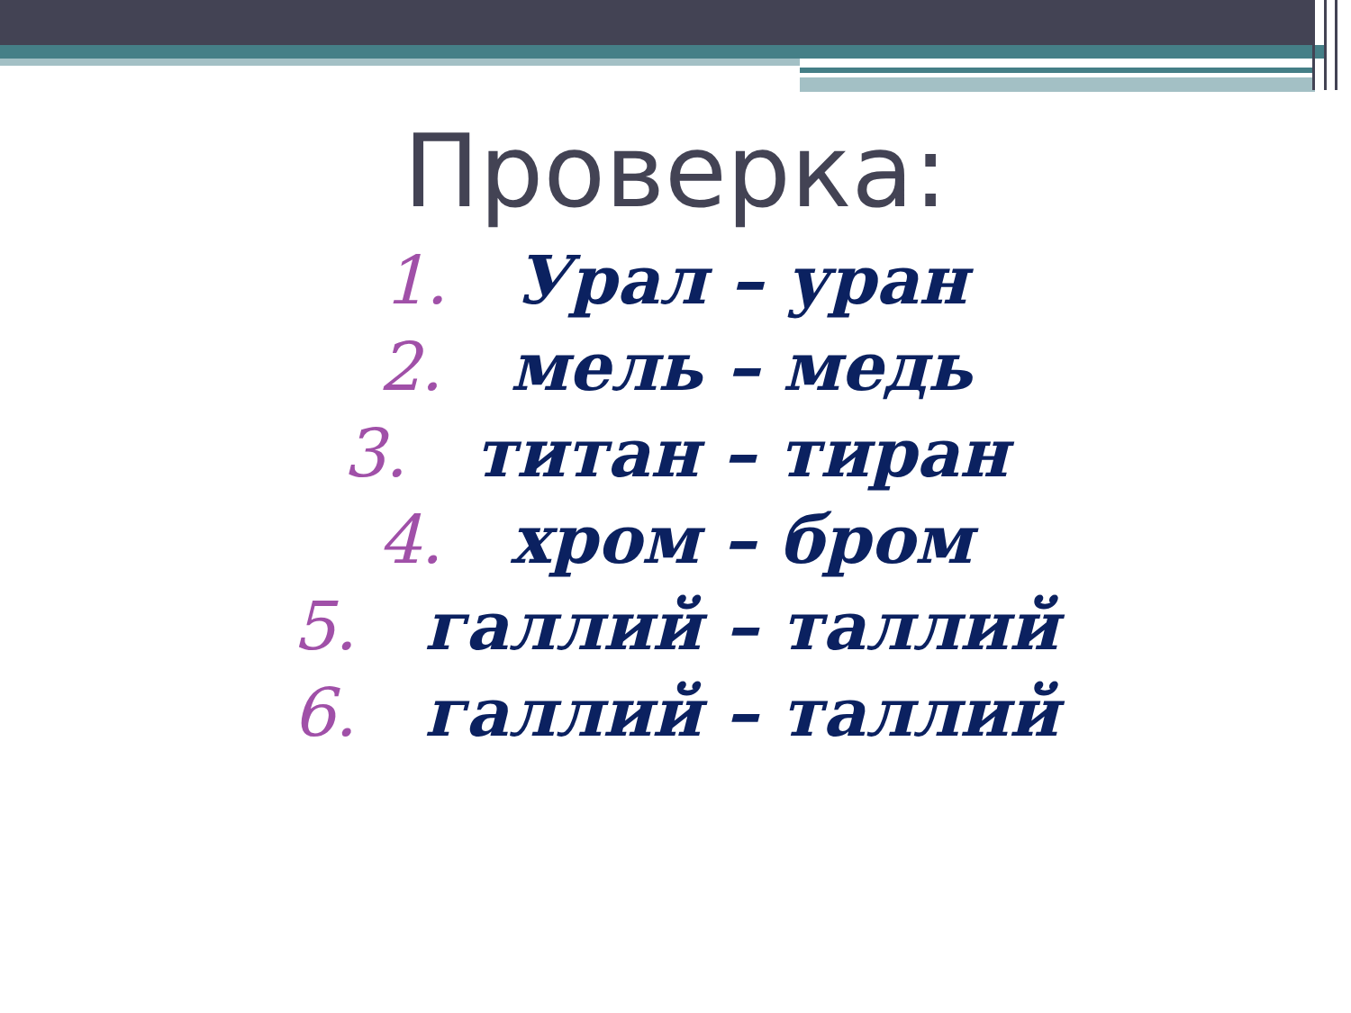Проверка:
1. Урал – уран
2. мель – медь
3. титан – тиран
4. хром – бром
5. галлий – таллий
6. галлий – таллий